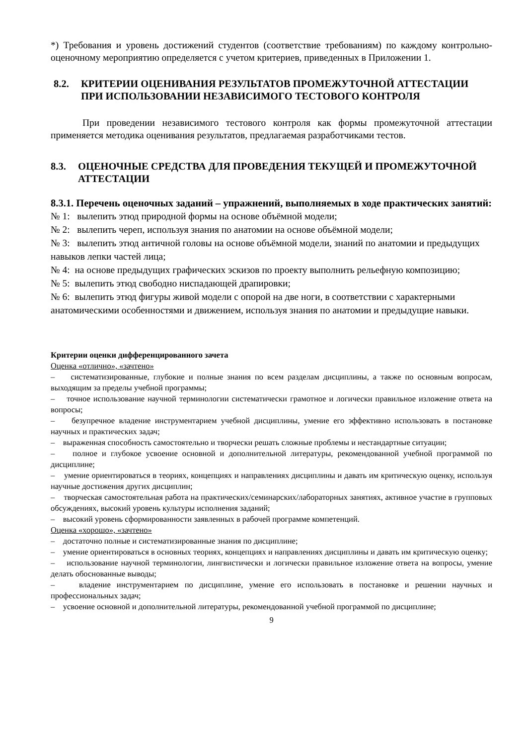*) Требования и уровень достижений студентов (соответствие требованиям) по каждому контрольно-оценочному мероприятию определяется с учетом критериев, приведенных в Приложении 1.
8.2. КРИТЕРИИ ОЦЕНИВАНИЯ РЕЗУЛЬТАТОВ ПРОМЕЖУТОЧНОЙ АТТЕСТАЦИИ ПРИ ИСПОЛЬЗОВАНИИ НЕЗАВИСИМОГО ТЕСТОВОГО КОНТРОЛЯ
При проведении независимого тестового контроля как формы промежуточной аттестации применяется методика оценивания результатов, предлагаемая разработчиками тестов.
8.3. ОЦЕНОЧНЫЕ СРЕДСТВА ДЛЯ ПРОВЕДЕНИЯ ТЕКУЩЕЙ И ПРОМЕЖУТОЧНОЙ АТТЕСТАЦИИ
8.3.1. Перечень оценочных заданий – упражнений, выполняемых в ходе практических занятий:
№ 1: вылепить этюд природной формы на основе объёмной модели;
№ 2: вылепить череп, используя знания по анатомии на основе объёмной модели;
№ 3: вылепить этюд античной головы на основе объёмной модели, знаний по анатомии и предыдущих навыков лепки частей лица;
№ 4: на основе предыдущих графических эскизов по проекту выполнить рельефную композицию;
№ 5: вылепить этюд свободно ниспадающей драпировки;
№ 6: вылепить этюд фигуры живой модели с опорой на две ноги, в соответствии с характерными анатомическими особенностями и движением, используя знания по анатомии и предыдущие навыки.
Критерии оценки дифференцированного зачета
Оценка «отлично», «зачтено»
– систематизированные, глубокие и полные знания по всем разделам дисциплины, а также по основным вопросам, выходящим за пределы учебной программы;
– точное использование научной терминологии систематически грамотное и логически правильное изложение ответа на вопросы;
– безупречное владение инструментарием учебной дисциплины, умение его эффективно использовать в постановке научных и практических задач;
– выраженная способность самостоятельно и творчески решать сложные проблемы и нестандартные ситуации;
– полное и глубокое усвоение основной и дополнительной литературы, рекомендованной учебной программой по дисциплине;
– умение ориентироваться в теориях, концепциях и направлениях дисциплины и давать им критическую оценку, используя научные достижения других дисциплин;
– творческая самостоятельная работа на практических/семинарских/лабораторных занятиях, активное участие в групповых обсуждениях, высокий уровень культуры исполнения заданий;
– высокий уровень сформированности заявленных в рабочей программе компетенций.
Оценка «хорошо», «зачтено»
– достаточно полные и систематизированные знания по дисциплине;
– умение ориентироваться в основных теориях, концепциях и направлениях дисциплины и давать им критическую оценку;
– использование научной терминологии, лингвистически и логически правильное изложение ответа на вопросы, умение делать обоснованные выводы;
– владение инструментарием по дисциплине, умение его использовать в постановке и решении научных и профессиональных задач;
– усвоение основной и дополнительной литературы, рекомендованной учебной программой по дисциплине;
9